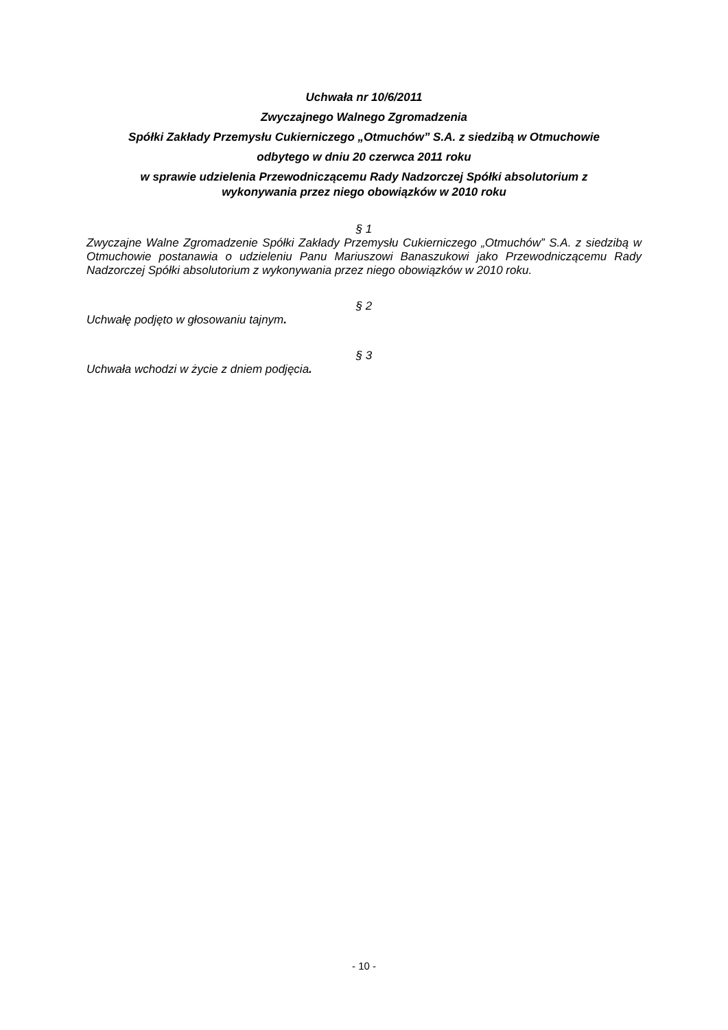Uchwała nr 10/6/2011
Zwyczajnego Walnego Zgromadzenia
Spółki Zakłady Przemysłu Cukierniczego „Otmuchów” S.A. z siedzibą w Otmuchowie
odbytego w dniu 20 czerwca 2011 roku
w sprawie udzielenia Przewodniczącemu Rady Nadzorczej Spółki absolutorium z
wykonywania przez niego obowiązków w 2010 roku
§ 1
Zwyczajne Walne Zgromadzenie Spółki Zakłady Przemysłu Cukierniczego „Otmuchów” S.A. z siedzibą w Otmuchowie postanawia o udzieleniu Panu Mariuszowi Banaszukowi jako Przewodniczącemu Rady Nadzorczej Spółki absolutorium z wykonywania przez niego obowiązków w 2010 roku.
§ 2
Uchwałę podjęto w głosowaniu tajnym.
§ 3
Uchwała wchodzi w życie z dniem podjęcia.
- 10 -